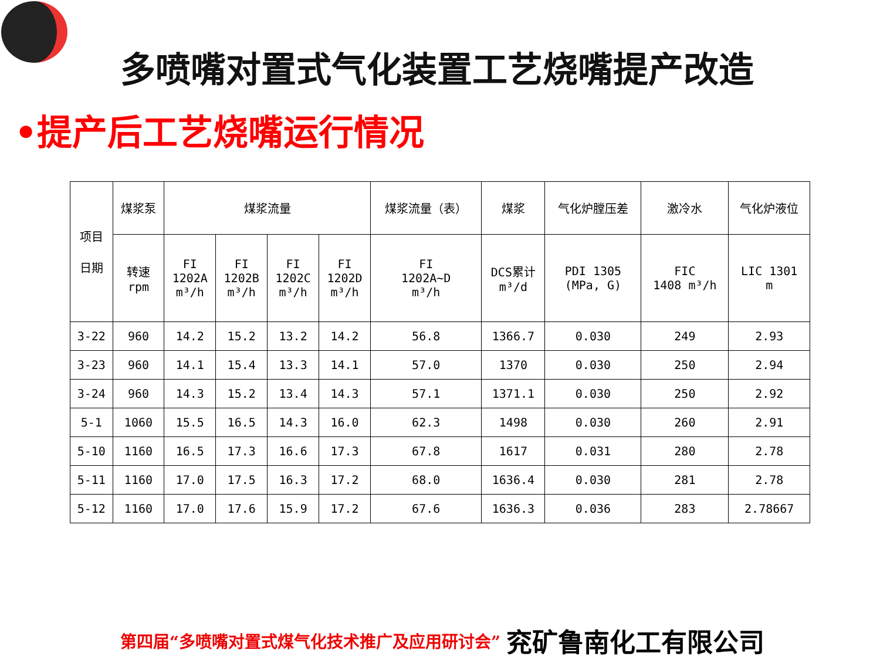多喷嘴对置式气化装置工艺烧嘴提产改造
•提产后工艺烧嘴运行情况
| 项目 日期 | 煤浆泵 | 煤浆流量 | | | | 煤浆流量（表） | 煤浆 | 气化炉膛压差 | 激冷水 | 气化炉液位 |
| --- | --- | --- | --- | --- | --- | --- | --- | --- | --- | --- |
| | 转速 rpm | FI 1202A m³/h | FI 1202B m³/h | FI 1202C m³/h | FI 1202D m³/h | FI 1202A~D m³/h | DCS累计 m³/d | PDI 1305 (MPa, G) | FIC 1408 m³/h | LIC 1301 m |
| 3-22 | 960 | 14.2 | 15.2 | 13.2 | 14.2 | 56.8 | 1366.7 | 0.030 | 249 | 2.93 |
| 3-23 | 960 | 14.1 | 15.4 | 13.3 | 14.1 | 57.0 | 1370 | 0.030 | 250 | 2.94 |
| 3-24 | 960 | 14.3 | 15.2 | 13.4 | 14.3 | 57.1 | 1371.1 | 0.030 | 250 | 2.92 |
| 5-1 | 1060 | 15.5 | 16.5 | 14.3 | 16.0 | 62.3 | 1498 | 0.030 | 260 | 2.91 |
| 5-10 | 1160 | 16.5 | 17.3 | 16.6 | 17.3 | 67.8 | 1617 | 0.031 | 280 | 2.78 |
| 5-11 | 1160 | 17.0 | 17.5 | 16.3 | 17.2 | 68.0 | 1636.4 | 0.030 | 281 | 2.78 |
| 5-12 | 1160 | 17.0 | 17.6 | 15.9 | 17.2 | 67.6 | 1636.3 | 0.036 | 283 | 2.78667 |
第四届“多喷嘴对置式煤气化技术推广及应用研讨会” 兖矿鲁南化工有限公司